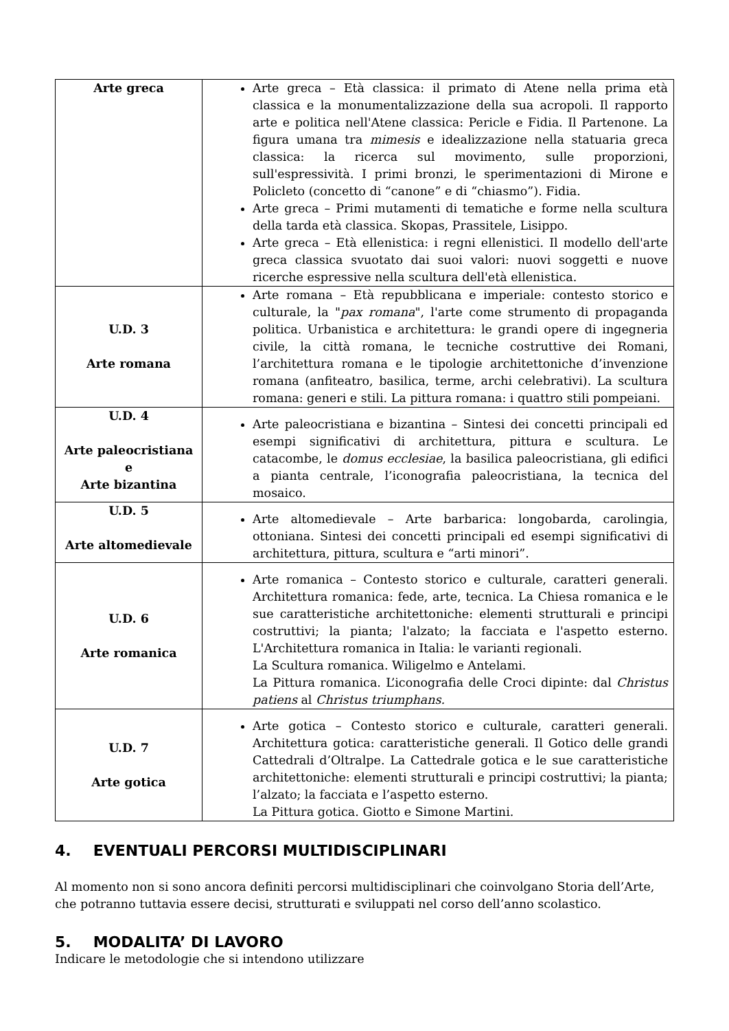| Arte greca | Arte greca – Età classica: il primato di Atene nella prima età classica e la monumentalizzazione della sua acropoli. Il rapporto arte e politica nell'Atene classica: Pericle e Fidia. Il Partenone. La figura umana tra mimesis e idealizzazione nella statuaria greca classica: la ricerca sul movimento, sulle proporzioni, sull'espressività. I primi bronzi, le sperimentazioni di Mirone e Policleto (concetto di “canone” e di “chiasmo”). Fidia. Arte greca – Primi mutamenti di tematiche e forme nella scultura della tarda età classica. Skopas, Prassitele, Lisippo. Arte greca – Età ellenistica: i regni ellenistici. Il modello dell'arte greca classica svuotato dai suoi valori: nuovi soggetti e nuove ricerche espressive nella scultura dell'età ellenistica. |
| U.D. 3 Arte romana | Arte romana – Età repubblicana e imperiale: contesto storico e culturale, la " pax romana ", l'arte come strumento di propaganda politica. Urbanistica e architettura: le grandi opere di ingegneria civile, la città romana, le tecniche costruttive dei Romani, l’architettura romana e le tipologie architettoniche d’invenzione romana (anfiteatro, basilica, terme, archi celebrativi). La scultura romana: generi e stili. La pittura romana: i quattro stili pompeiani. |
| U.D. 4 Arte paleocristiana e Arte bizantina | Arte paleocristiana e bizantina – Sintesi dei concetti principali ed esempi significativi di architettura, pittura e scultura. Le catacombe, le domus ecclesiae , la basilica paleocristiana, gli edifici a pianta centrale, l’iconografia paleocristiana, la tecnica del mosaico. |
| U.D. 5 Arte altomedievale | Arte altomedievale – Arte barbarica: longobarda, carolingia, ottoniana. Sintesi dei concetti principali ed esempi significativi di architettura, pittura, scultura e “arti minori”. |
| U.D. 6 Arte romanica | Arte romanica – Contesto storico e culturale, caratteri generali. Architettura romanica: fede, arte, tecnica. La Chiesa romanica e le sue caratteristiche architettoniche: elementi strutturali e principi costruttivi; la pianta; l'alzato; la facciata e l'aspetto esterno. L'Architettura romanica in Italia: le varianti regionali. La Scultura romanica. Wiligelmo e Antelami. La Pittura romanica. L’iconografia delle Croci dipinte: dal Christus patiens al Christus triumphans. |
| U.D. 7 Arte gotica | Arte gotica – Contesto storico e culturale, caratteri generali. Architettura gotica: caratteristiche generali. Il Gotico delle grandi Cattedrali d’Oltralpe. La Cattedrale gotica e le sue caratteristiche architettoniche: elementi strutturali e principi costruttivi; la pianta; l’alzato; la facciata e l’aspetto esterno. La Pittura gotica. Giotto e Simone Martini. |
4. EVENTUALI PERCORSI MULTIDISCIPLINARI
Al momento non si sono ancora definiti percorsi multidisciplinari che coinvolgano Storia dell’Arte, che potranno tuttavia essere decisi, strutturati e sviluppati nel corso dell’anno scolastico.
5. MODALITA’ DI LAVORO
Indicare le metodologie che si intendono utilizzare